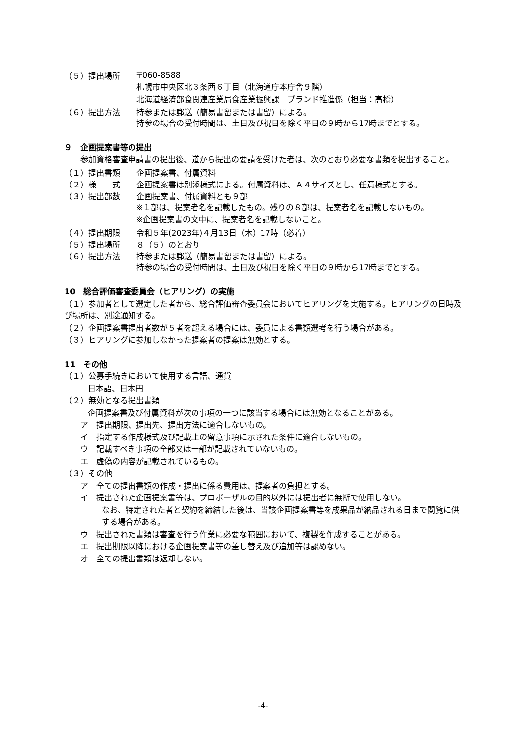（５）提出場所 〒060-8588
札幌市中央区北３条西６丁目（北海道庁本庁舎９階）
北海道経済部食関連産業局食産業振興課　ブランド推進係（担当：高橋）
（６）提出方法 持参または郵送（簡易書留または書留）による。
持参の場合の受付時間は、土日及び祝日を除く平日の９時から17時までとする。
９　企画提案書等の提出
参加資格審査申請書の提出後、道から提出の要請を受けた者は、次のとおり必要な書類を提出すること。
（１）提出書類 企画提案書、付属資料
（２）様　　式 企画提案書は別添様式による。付属資料は、Ａ４サイズとし、任意様式とする。
（３）提出部数 企画提案書、付属資料とも９部
※１部は、提案者名を記載したもの。残りの８部は、提案者名を記載しないもの。
※企画提案書の文中に、提案者名を記載しないこと。
（４）提出期限 令和５年(2023年)４月13日（木）17時（必着）
（５）提出場所 ８（５）のとおり
（６）提出方法 持参または郵送（簡易書留または書留）による。
持参の場合の受付時間は、土日及び祝日を除く平日の９時から17時までとする。
10　総合評価審査委員会（ヒアリング）の実施
（１）参加者として選定した者から、総合評価審査委員会においてヒアリングを実施する。ヒアリングの日時及び場所は、別途通知する。
（２）企画提案書提出者数が５者を超える場合には、委員による書類選考を行う場合がある。
（３）ヒアリングに参加しなかった提案者の提案は無効とする。
11　その他
（１）公募手続きにおいて使用する言語、通貨
日本語、日本円
（２）無効となる提出書類
企画提案書及び付属資料が次の事項の一つに該当する場合には無効となることがある。
ア　提出期限、提出先、提出方法に適合しないもの。
イ　指定する作成様式及び記載上の留意事項に示された条件に適合しないもの。
ウ　記載すべき事項の全部又は一部が記載されていないもの。
エ　虚偽の内容が記載されているもの。
（３）その他
ア　全ての提出書類の作成・提出に係る費用は、提案者の負担とする。
イ　提出された企画提案書等は、プロポーザルの目的以外には提出者に無断で使用しない。
なお、特定された者と契約を締結した後は、当該企画提案書等を成果品が納品される日まで閲覧に供する場合がある。
ウ　提出された書類は審査を行う作業に必要な範囲において、複製を作成することがある。
エ　提出期限以降における企画提案書等の差し替え及び追加等は認めない。
オ　全ての提出書類は返却しない。
-4-